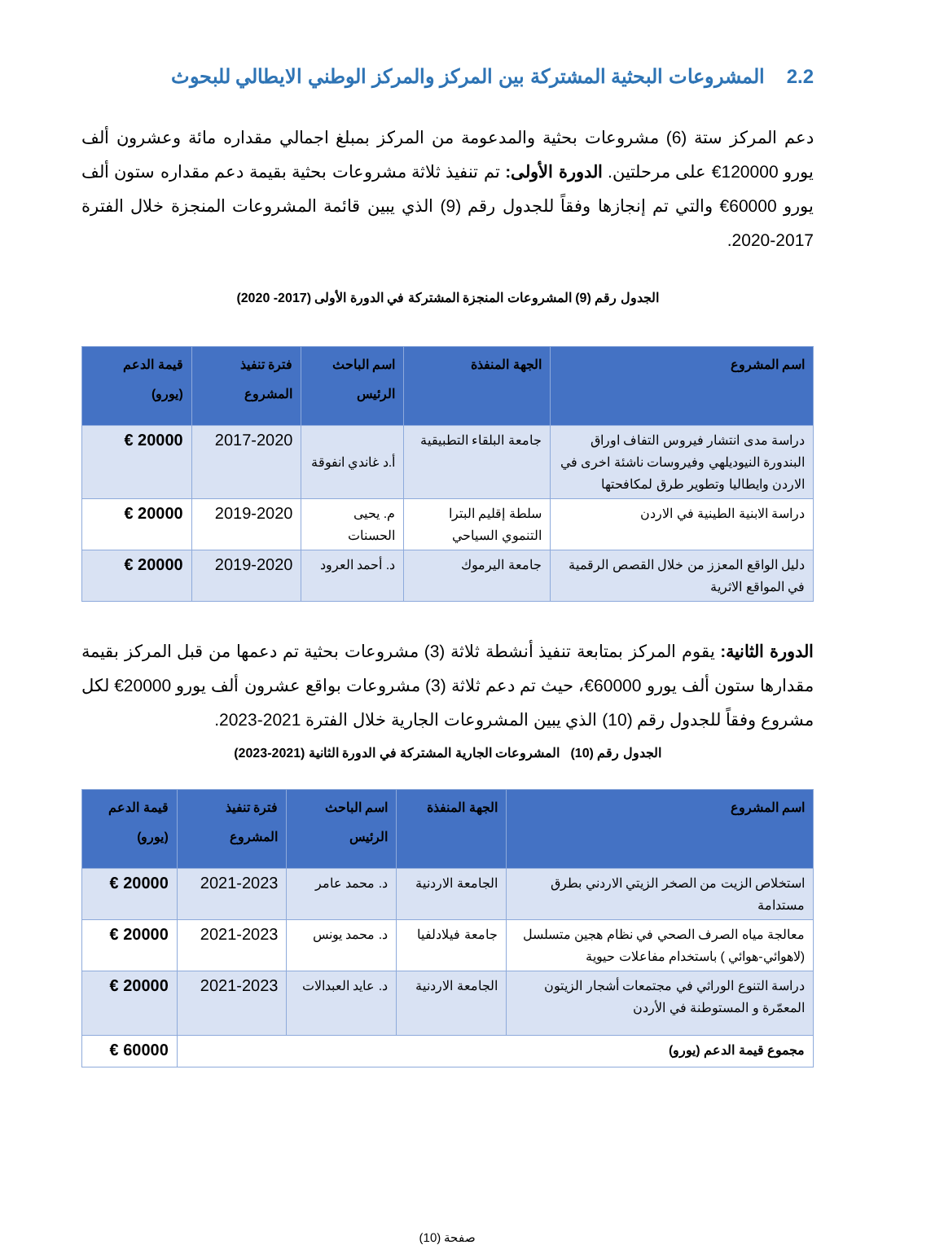2.2 المشروعات البحثية المشتركة بين المركز والمركز الوطني الايطالي للبحوث
دعم المركز ستة (6) مشروعات بحثية والمدعومة من المركز بمبلغ اجمالي مقداره مائة وعشرون ألف يورو 120000€ على مرحلتين. الدورة الأولى: تم تنفيذ ثلاثة مشروعات بحثية بقيمة دعم مقداره ستون ألف يورو 60000€ والتي تم إنجازها وفقاً للجدول رقم (9) الذي يبين قائمة المشروعات المنجزة خلال الفترة 2017-2020.
الجدول رقم (9) المشروعات المنجزة المشتركة في الدورة الأولى (2017- 2020)
| اسم المشروع | الجهة المنفذة | اسم الباحث الرئيس | فترة تنفيذ المشروع | قيمة الدعم (يورو) |
| --- | --- | --- | --- | --- |
| دراسة مدى انتشار فيروس التفاف اوراق البندورة النيوديلهي وفيروسات ناشئة اخرى في الاردن وايطاليا وتطوير طرق لمكافحتها | جامعة البلقاء التطبيقية | أ.د غاندي انفوقة | 2017-2020 | 20000 € |
| دراسة الابنية الطينية في الاردن | سلطة إقليم البترا التنموي السياحي | م. يحيى الحسنات | 2019-2020 | 20000 € |
| دليل الواقع المعزز من خلال القصص الرقمية في المواقع الاثرية | جامعة اليرموك | د. أحمد العرود | 2019-2020 | 20000 € |
الدورة الثانية: يقوم المركز بمتابعة تنفيذ أنشطة ثلاثة (3) مشروعات بحثية تم دعمها من قبل المركز بقيمة مقدارها ستون ألف يورو 60000€، حيث تم دعم ثلاثة (3) مشروعات بواقع عشرون ألف يورو 20000€ لكل مشروع وفقاً للجدول رقم (10) الذي يبين المشروعات الجارية خلال الفترة 2021-2023.
الجدول رقم (10) المشروعات الجارية المشتركة في الدورة الثانية (2021-2023)
| اسم المشروع | الجهة المنفذة | اسم الباحث الرئيس | فترة تنفيذ المشروع | قيمة الدعم (يورو) |
| --- | --- | --- | --- | --- |
| استخلاص الزيت من الصخر الزيتي الاردني بطرق مستدامة | الجامعة الاردنية | د. محمد عامر | 2021-2023 | 20000 € |
| معالجة مياه الصرف الصحي في نظام هجين متسلسل (لاهوائي-هوائي ) باستخدام مفاعلات حيوية | جامعة فيلادلفيا | د. محمد يونس | 2021-2023 | 20000 € |
| دراسة التنوع الوراثي في مجتمعات أشجار الزيتون المعمّرة و المستوطنة في الأردن | الجامعة الاردنية | د. عايد العبدالات | 2021-2023 | 20000 € |
| مجموع قيمة الدعم (يورو) | | | | 60000 € |
صفحة (10)